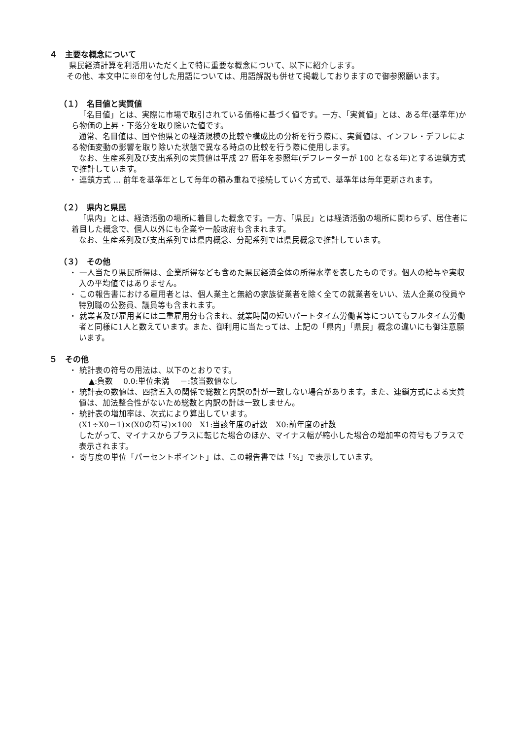４　主要な概念について
県民経済計算を利活用いただく上で特に重要な概念について、以下に紹介します。
その他、本文中に※印を付した用語については、用語解説も併せて掲載しておりますので御参照願います。
（１）　名目値と実質値
「名目値」とは、実際に市場で取引されている価格に基づく値です。一方、「実質値」とは、ある年(基準年)から物価の上昇・下落分を取り除いた値です。
通常、名目値は、国や他県との経済規模の比較や構成比の分析を行う際に、実質値は、インフレ・デフレによる物価変動の影響を取り除いた状態で異なる時点の比較を行う際に使用します。
なお、生産系列及び支出系列の実質値は平成 27 暦年を参照年(デフレーターが 100 となる年)とする連鎖方式で推計しています。
・ 連鎖方式 … 前年を基準年として毎年の積み重ねで接続していく方式で、基準年は毎年更新されます。
（２）　県内と県民
「県内」とは、経済活動の場所に着目した概念です。一方、「県民」とは経済活動の場所に関わらず、居住者に着目した概念で、個人以外にも企業や一般政府も含まれます。
なお、生産系列及び支出系列では県内概念、分配系列では県民概念で推計しています。
（３）　その他
・ 一人当たり県民所得は、企業所得なども含めた県民経済全体の所得水準を表したものです。個人の給与や実収入の平均値ではありません。
・ この報告書における雇用者とは、個人業主と無給の家族従業者を除く全ての就業者をいい、法人企業の役員や特別職の公務員、議員等も含まれます。
・ 就業者及び雇用者には二重雇用分も含まれ、就業時間の短いパートタイム労働者等についてもフルタイム労働者と同様に1人と数えています。また、御利用に当たっては、上記の「県内」「県民」概念の違いにも御注意願います。
５　その他
・ 統計表の符号の用法は、以下のとおりです。
▲:負数　 0.0:単位未満　 －:該当数値なし
・ 統計表の数値は、四捨五入の関係で総数と内訳の計が一致しない場合があります。また、連鎖方式による実質値は、加法整合性がないため総数と内訳の計は一致しません。
・ 統計表の増加率は、次式により算出しています。
(X1÷X0－1)×(X0の符号)×100　X1:当該年度の計数　X0:前年度の計数
したがって、マイナスからプラスに転じた場合のほか、マイナス幅が縮小した場合の増加率の符号もプラスで表示されます。
・ 寄与度の単位「パーセントポイント」は、この報告書では「%」で表示しています。